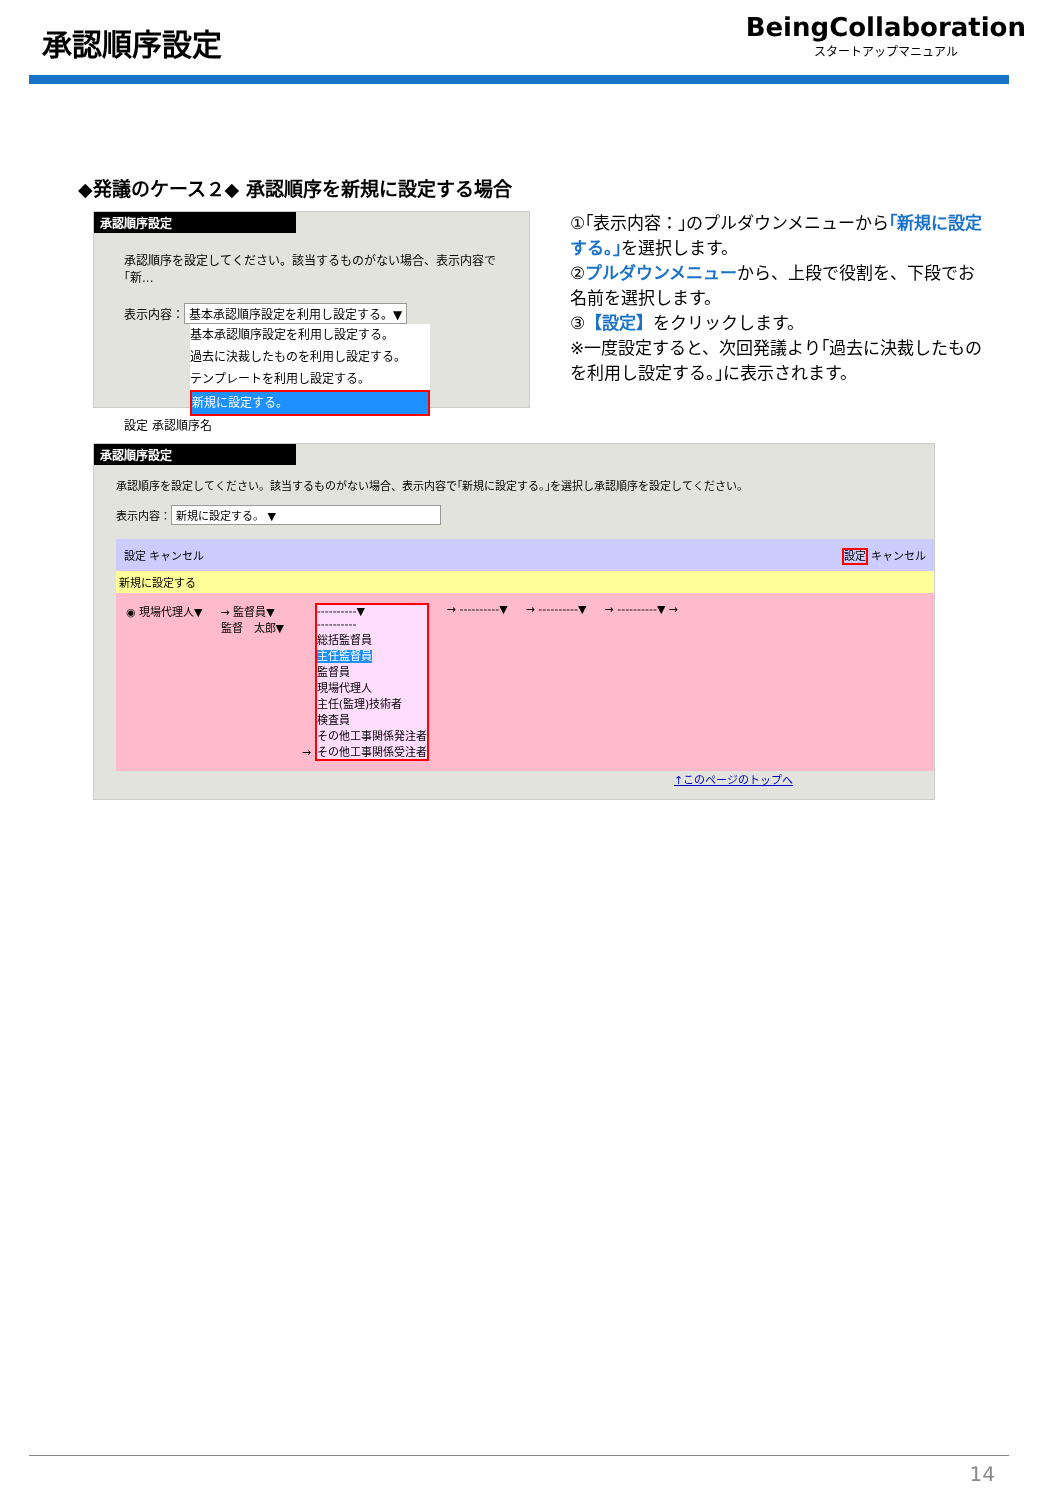承認順序設定
BeingCollaboration
スタートアップマニュアル
◆発議のケース２◆ 承認順序を新規に設定する場合
承認順序設定
承認順序を設定してください。該当するものがない場合、表示内容で｢新...
表示内容： 基本承認順序設定を利用し設定する。▼
基本承認順序設定を利用し設定する。
過去に決裁したものを利用し設定する。
テンプレートを利用し設定する。
新規に設定する。
設定 承認順序名
①｢表示内容：｣のプルダウンメニューから｢新規に設定する。｣を選択します。
②プルダウンメニューから、上段で役割を、下段でお名前を選択します。
③【設定】をクリックします。
※一度設定すると、次回発議より｢過去に決裁したものを利用し設定する。｣に表示されます。
承認順序設定
承認順序を設定してください。該当するものがない場合、表示内容で｢新規に設定する。｣を選択し承認順序を設定してください。
表示内容： 新規に設定する。 ▼
設定 キャンセル 設定 キャンセル
新規に設定する
◉ 現場代理人▼ → 監督員▼
監督　太郎▼ → ----------▼
----------
総括監督員
主任監督員
監督員
現場代理人
主任(監理)技術者
検査員
その他工事関係発注者
その他工事関係受注者 → ----------▼ → ----------▼ → ----------▼ →
↑このページのトップへ
14